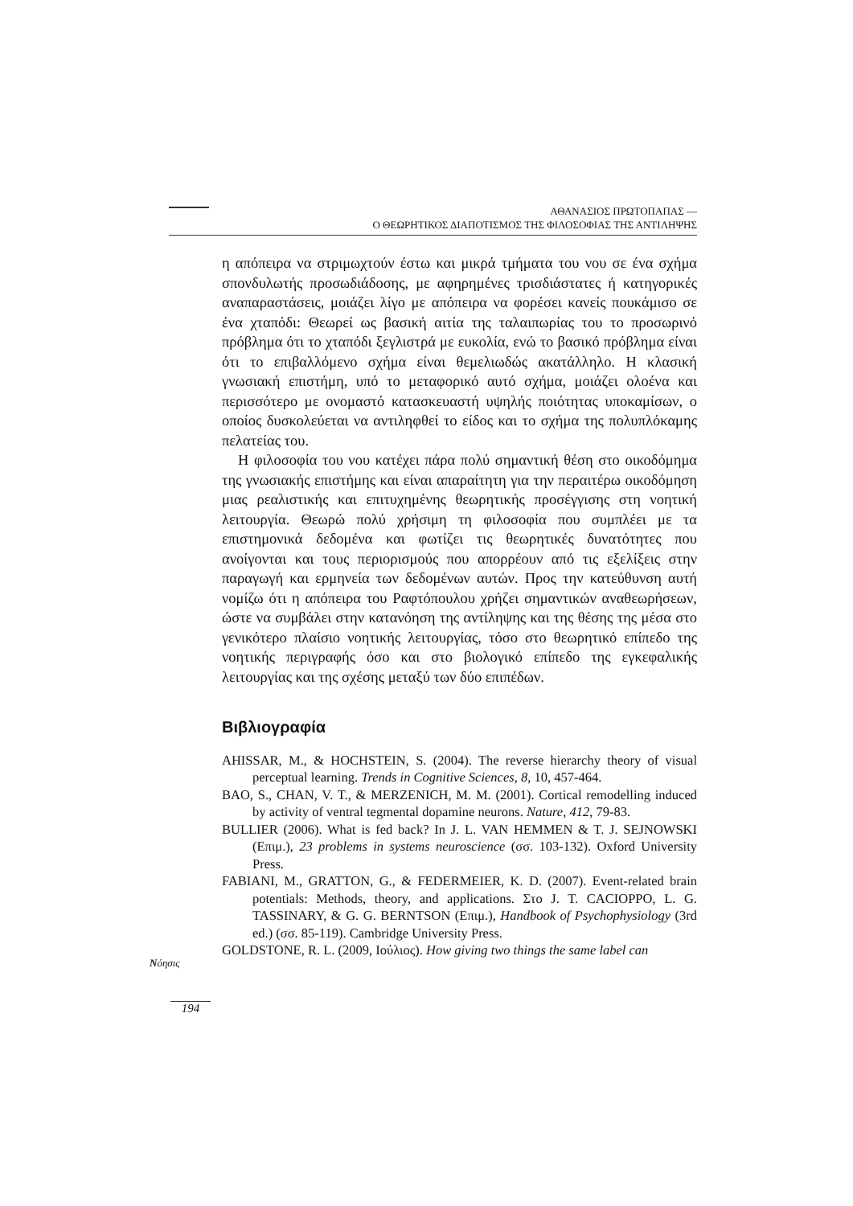ΑΘΑΝΑΣΙΟΣ ΠΡΩΤΟΠΑΠΑΣ —
Ο ΘΕΩΡΗΤΙΚΟΣ ΔΙΑΠΟΤΙΣΜΟΣ ΤΗΣ ΦΙΛΟΣΟΦΙΑΣ ΤΗΣ ΑΝΤΙΛΗΨΗΣ
η απόπειρα να στριμωχτούν έστω και μικρά τμήματα του νου σε ένα σχήμα σπονδυλωτής προσωδιάδοσης, με αφηρημένες τρισδιάστατες ή κατηγορικές αναπαραστάσεις, μοιάζει λίγο με απόπειρα να φορέσει κανείς πουκάμισο σε ένα χταπόδι: Θεωρεί ως βασική αιτία της ταλαιπωρίας του το προσωρινό πρόβλημα ότι το χταπόδι ξεγλιστρά με ευκολία, ενώ το βασικό πρόβλημα είναι ότι το επιβαλλόμενο σχήμα είναι θεμελιωδώς ακατάλληλο. Η κλασική γνωσιακή επιστήμη, υπό το μεταφορικό αυτό σχήμα, μοιάζει ολοένα και περισσότερο με ονομαστό κατασκευαστή υψηλής ποιότητας υποκαμίσων, ο οποίος δυσκολεύεται να αντιληφθεί το είδος και το σχήμα της πολυπλόκαμης πελατείας του.
Η φιλοσοφία του νου κατέχει πάρα πολύ σημαντική θέση στο οικοδόμημα της γνωσιακής επιστήμης και είναι απαραίτητη για την περαιτέρω οικοδόμηση μιας ρεαλιστικής και επιτυχημένης θεωρητικής προσέγγισης στη νοητική λειτουργία. Θεωρώ πολύ χρήσιμη τη φιλοσοφία που συμπλέει με τα επιστημονικά δεδομένα και φωτίζει τις θεωρητικές δυνατότητες που ανοίγονται και τους περιορισμούς που απορρέουν από τις εξελίξεις στην παραγωγή και ερμηνεία των δεδομένων αυτών. Προς την κατεύθυνση αυτή νομίζω ότι η απόπειρα του Ραφτόπουλου χρήζει σημαντικών αναθεωρήσεων, ώστε να συμβάλει στην κατανόηση της αντίληψης και της θέσης της μέσα στο γενικότερο πλαίσιο νοητικής λειτουργίας, τόσο στο θεωρητικό επίπεδο της νοητικής περιγραφής όσο και στο βιολογικό επίπεδο της εγκεφαλικής λειτουργίας και της σχέσης μεταξύ των δύο επιπέδων.
Βιβλιογραφία
AHISSAR, M., & HOCHSTEIN, S. (2004). The reverse hierarchy theory of visual perceptual learning. Trends in Cognitive Sciences, 8, 10, 457-464.
BAO, S., CHAN, V. T., & MERZENICH, M. M. (2001). Cortical remodelling induced by activity of ventral tegmental dopamine neurons. Nature, 412, 79-83.
BULLIER (2006). What is fed back? In J. L. VAN HEMMEN & T. J. SEJNOWSKI (Επιμ.), 23 problems in systems neuroscience (σσ. 103-132). Oxford University Press.
FABIANI, M., GRATTON, G., & FEDERMEIER, K. D. (2007). Event-related brain potentials: Methods, theory, and applications. Στο J. T. CACIOPPO, L. G. TASSINARY, & G. G. BERNTSON (Επιμ.), Handbook of Psychophysiology (3rd ed.) (σσ. 85-119). Cambridge University Press.
GOLDSTONE, R. L. (2009, Ιούλιος). How giving two things the same label can
Nόησις
194